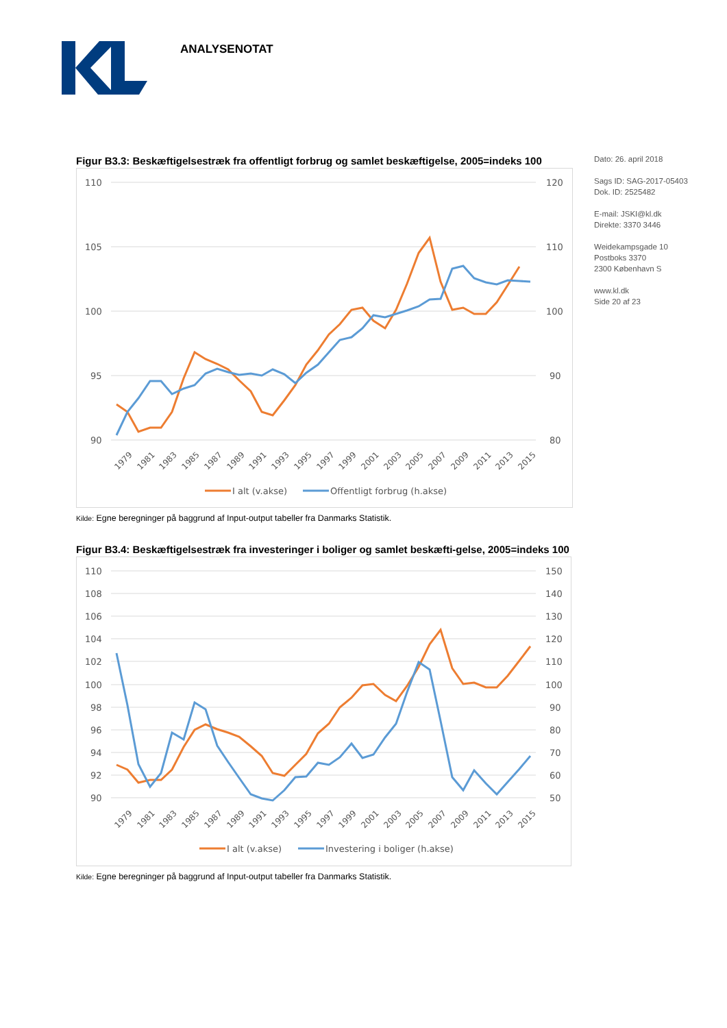ANALYSENOTAT
Dato: 26. april 2018
Sags ID: SAG-2017-05403
Dok. ID: 2525482
E-mail: JSKI@kl.dk
Direkte: 3370 3446
Weidekampsgade 10
Postboks 3370
2300 København S
www.kl.dk
Side 20 af 23
Figur B3.3: Beskæftigelsestræk fra offentligt forbrug og samlet beskæftigelse, 2005=indeks 100
110
105
100
95
90
120
110
100
90
80
1979
1981
1983
1985
1987
1989
1991
1993
1995
1997
1999
2001
2003
2005
2007
2009
2011
2013
2015
I alt (v.akse)
Offentligt forbrug (h.akse)
Kilde: Egne beregninger på baggrund af Input-output tabeller fra Danmarks Statistik.
Figur B3.4: Beskæftigelsestræk fra investeringer i boliger og samlet beskæfti-gelse, 2005=indeks 100
110
108
106
104
102
100
98
96
94
92
90
150
140
130
120
110
100
90
80
70
60
50
1979
1981
1983
1985
1987
1989
1991
1993
1995
1997
1999
2001
2003
2005
2007
2009
2011
2013
2015
I alt (v.akse)
Investering i boliger (h.akse)
Kilde: Egne beregninger på baggrund af Input-output tabeller fra Danmarks Statistik.